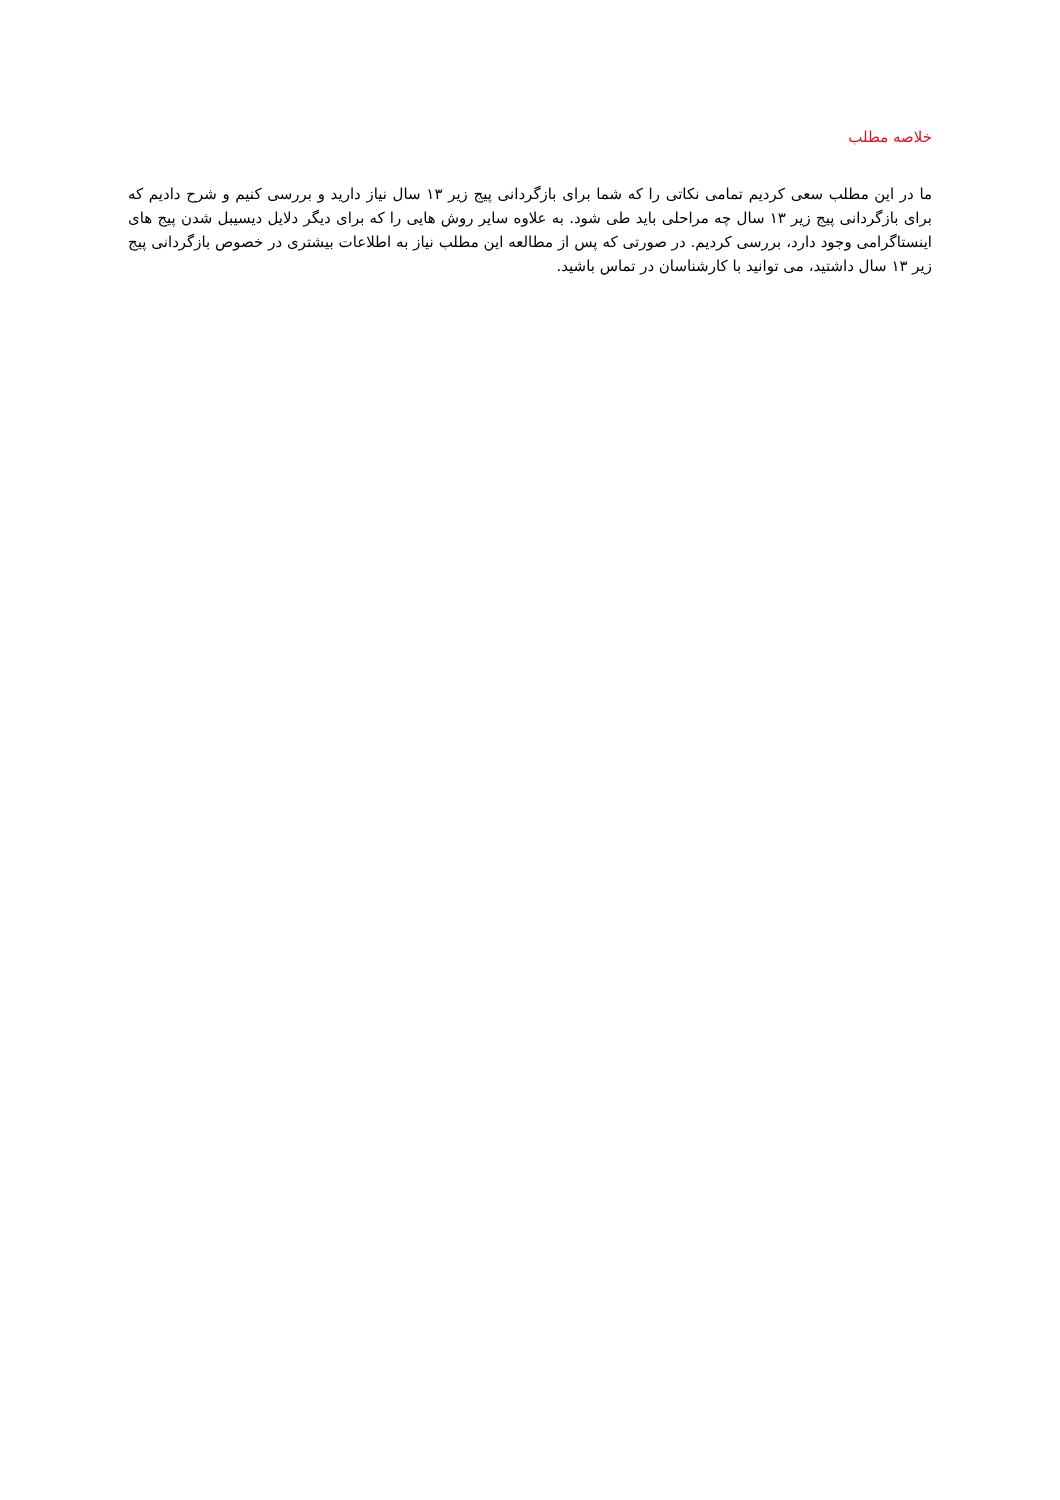خلاصه مطلب
ما در این مطلب سعی کردیم تمامی نکاتی را که شما برای بازگردانی پیج زیر ۱۳ سال نیاز دارید و بررسی کنیم و شرح دادیم که برای بازگردانی پیج زیر ۱۳ سال چه مراحلی باید طی شود. به علاوه سایر روش هایی را که برای دیگر دلایل دیسیبل شدن پیج های اینستاگرامی وجود دارد، بررسی کردیم. در صورتی که پس از مطالعه این مطلب نیاز به اطلاعات بیشتری در خصوص بازگردانی پیج زیر ۱۳ سال داشتید، می توانید با کارشناسان در تماس باشید.